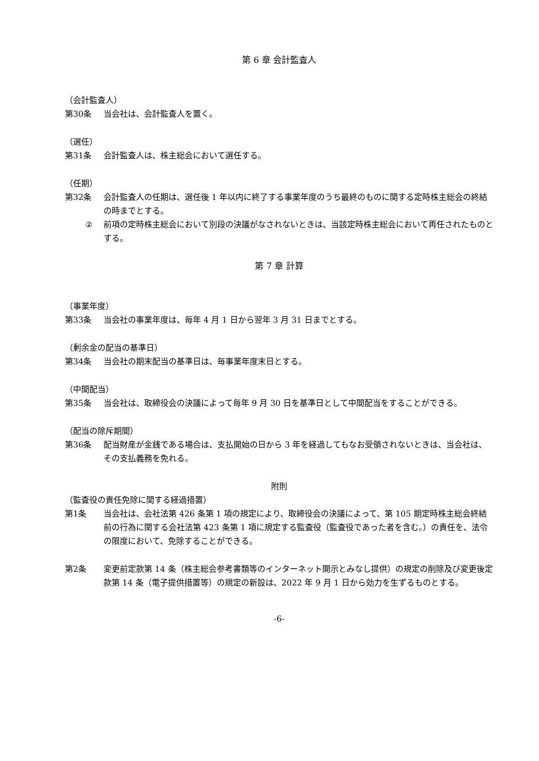第 6 章 会計監査人
（会計監査人）
第30条 当会社は、会計監査人を置く。
（選任）
第31条 会計監査人は、株主総会において選任する。
（任期）
第32条 会計監査人の任期は、選任後 1 年以内に終了する事業年度のうち最終のものに関する定時株主総会の終結の時までとする。
② 前項の定時株主総会において別段の決議がなされないときは、当該定時株主総会において再任されたものとする。
第 7 章 計算
（事業年度）
第33条 当会社の事業年度は、毎年 4 月 1 日から翌年 3 月 31 日までとする。
（剰余金の配当の基準日）
第34条 当会社の期末配当の基準日は、毎事業年度末日とする。
（中間配当）
第35条 当会社は、取締役会の決議によって毎年 9 月 30 日を基準日として中間配当をすることができる。
（配当の除斥期間）
第36条 配当財産が金銭である場合は、支払開始の日から 3 年を経過してもなお受領されないときは、当会社は、その支払義務を免れる。
附則
（監査役の責任免除に関する経過措置）
第1条 当会社は、会社法第 426 条第 1 項の規定により、取締役会の決議によって、第 105 期定時株主総会終結前の行為に関する会社法第 423 条第 1 項に規定する監査役（監査役であった者を含む。）の責任を、法令の限度において、免除することができる。
第2条 変更前定款第 14 条（株主総会参考書類等のインターネット開示とみなし提供）の規定の削除及び変更後定款第 14 条（電子提供措置等）の規定の新設は、2022 年 9 月 1 日から効力を生ずるものとする。
-6-